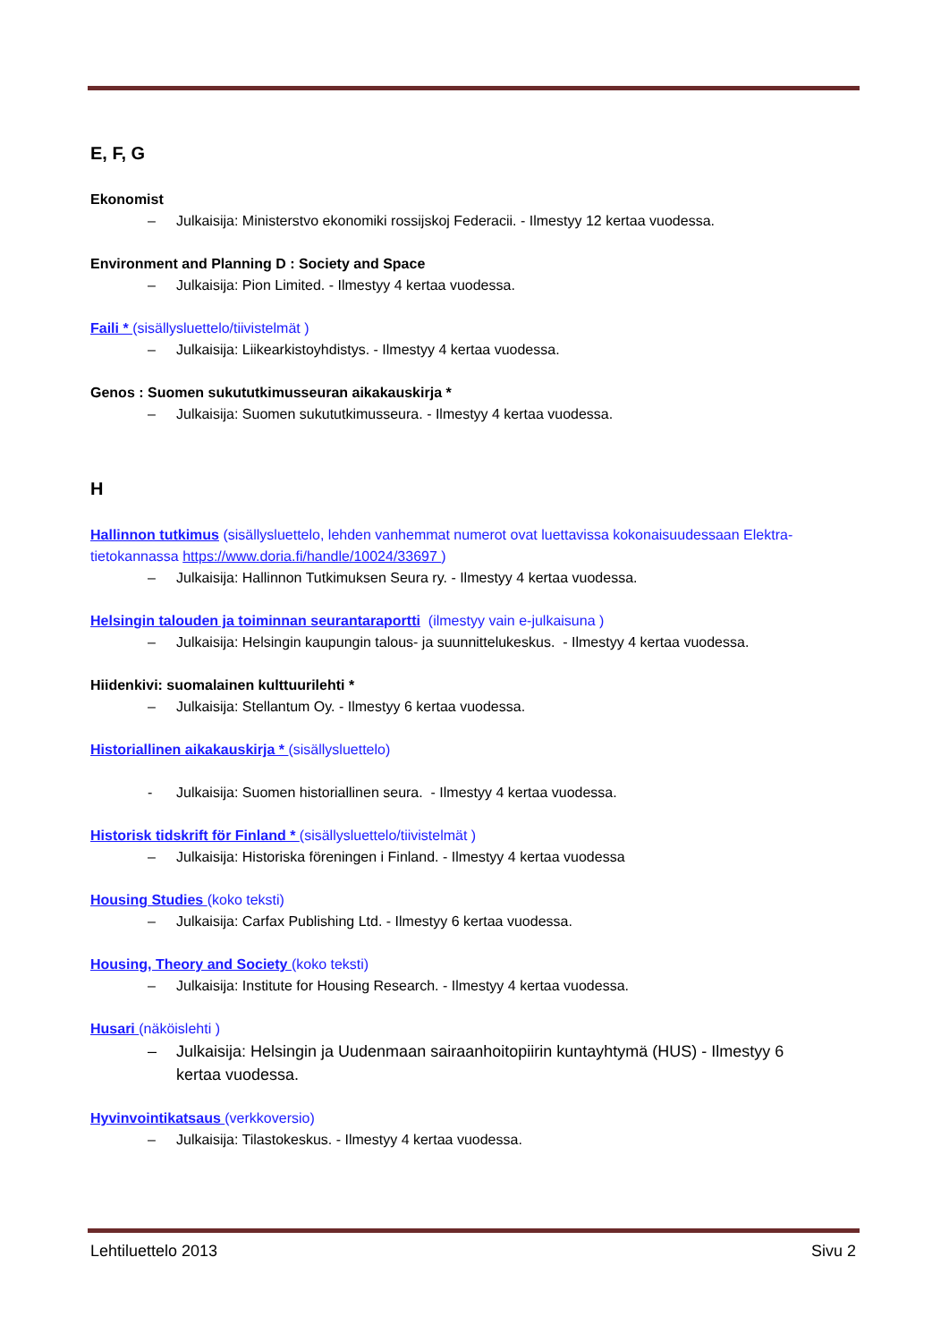E, F, G
Ekonomist
– Julkaisija: Ministerstvo ekonomiki rossijskoj Federacii. - Ilmestyy 12 kertaa vuodessa.
Environment and Planning D : Society and Space
– Julkaisija: Pion Limited. - Ilmestyy 4 kertaa vuodessa.
Faili * (sisällysluettelo/tiivistelmät )
– Julkaisija: Liikearkistoyhdistys. - Ilmestyy 4 kertaa vuodessa.
Genos : Suomen sukututkimusseuran aikakauskirja *
– Julkaisija: Suomen sukututkimusseura. - Ilmestyy 4 kertaa vuodessa.
H
Hallinnon tutkimus (sisällysluettelo, lehden vanhemmat numerot ovat luettavissa kokonaisuudessaan Elektra-tietokannassa https://www.doria.fi/handle/10024/33697 )
– Julkaisija: Hallinnon Tutkimuksen Seura ry. - Ilmestyy 4 kertaa vuodessa.
Helsingin talouden ja toiminnan seurantaraportti (ilmestyy vain e-julkaisuna )
– Julkaisija: Helsingin kaupungin talous- ja suunnittelukeskus. - Ilmestyy 4 kertaa vuodessa.
Hiidenkivi: suomalainen kulttuurilehti *
– Julkaisija: Stellantum Oy. - Ilmestyy 6 kertaa vuodessa.
Historiallinen aikakauskirja * (sisällysluettelo)
- Julkaisija: Suomen historiallinen seura. - Ilmestyy 4 kertaa vuodessa.
Historisk tidskrift för Finland * (sisällysluettelo/tiivistelmät )
– Julkaisija: Historiska föreningen i Finland. - Ilmestyy 4 kertaa vuodessa
Housing Studies (koko teksti)
– Julkaisija: Carfax Publishing Ltd. - Ilmestyy 6 kertaa vuodessa.
Housing, Theory and Society (koko teksti)
– Julkaisija: Institute for Housing Research. - Ilmestyy 4 kertaa vuodessa.
Husari (näköislehti )
– Julkaisija: Helsingin ja Uudenmaan sairaanhoitopiirin kuntayhtymä (HUS) - Ilmestyy 6 kertaa vuodessa.
Hyvinvointikatsaus (verkkoversio)
– Julkaisija: Tilastokeskus. - Ilmestyy 4 kertaa vuodessa.
Lehtiluettelo 2013 Sivu 2